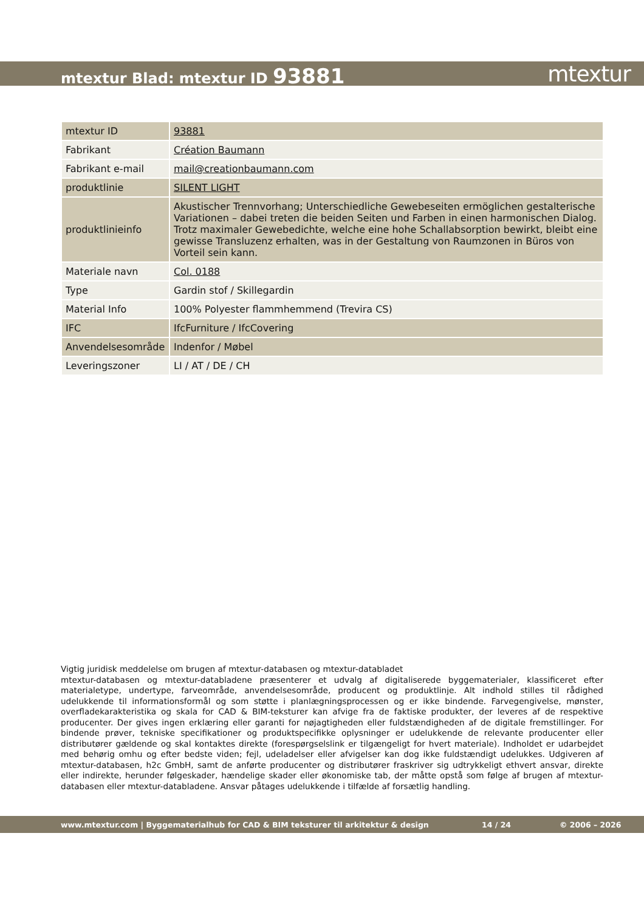mtextur Blad: mtextur ID 93881 mtextur
| mtextur ID | 93881 |
| Fabrikant | Création Baumann |
| Fabrikant e-mail | mail@creationbaumann.com |
| produktlinie | SILENT LIGHT |
| produktlinieinfo | Akustischer Trennvorhang; Unterschiedliche Gewebeseiten ermöglichen gestalterische Variationen – dabei treten die beiden Seiten und Farben in einen harmonischen Dialog. Trotz maximaler Gewebedichte, welche eine hohe Schallabsorption bewirkt, bleibt eine gewisse Transluzenz erhalten, was in der Gestaltung von Raumzonen in Büros von Vorteil sein kann. |
| Materiale navn | Col. 0188 |
| Type | Gardin stof / Skillegardin |
| Material Info | 100% Polyester flammhemmend (Trevira CS) |
| IFC | IfcFurniture / IfcCovering |
| Anvendelsesområde | Indenfor / Møbel |
| Leveringszoner | LI / AT / DE / CH |
Vigtig juridisk meddelelse om brugen af mtextur-databasen og mtextur-databladet
mtextur-databasen og mtextur-databladene præsenterer et udvalg af digitaliserede byggematerialer, klassificeret efter materialetype, undertype, farveområde, anvendelsesområde, producent og produktlinje. Alt indhold stilles til rådighed udelukkende til informationsformål og som støtte i planlægningsprocessen og er ikke bindende. Farvegengivelse, mønster, overfladekarakteristika og skala for CAD & BIM-teksturer kan afvige fra de faktiske produkter, der leveres af de respektive producenter. Der gives ingen erklæring eller garanti for nøjagtigheden eller fuldstændigheden af de digitale fremstillinger. For bindende prøver, tekniske specifikationer og produktspecifikke oplysninger er udelukkende de relevante producenter eller distributører gældende og skal kontaktes direkte (forespørgselslink er tilgængeligt for hvert materiale). Indholdet er udarbejdet med behørig omhu og efter bedste viden; fejl, udeladelser eller afvigelser kan dog ikke fuldstændigt udelukkes. Udgiveren af mtextur-databasen, h2c GmbH, samt de anførte producenter og distributører fraskriver sig udtrykkeligt ethvert ansvar, direkte eller indirekte, herunder følgeskader, hændelige skader eller økonomiske tab, der måtte opstå som følge af brugen af mtextur-databasen eller mtextur-databladene. Ansvar påtages udelukkende i tilfælde af forsætlig handling.
www.mtextur.com | Byggematerialhub for CAD & BIM teksturer til arkitektur & design 14 / 24 © 2006 – 2026